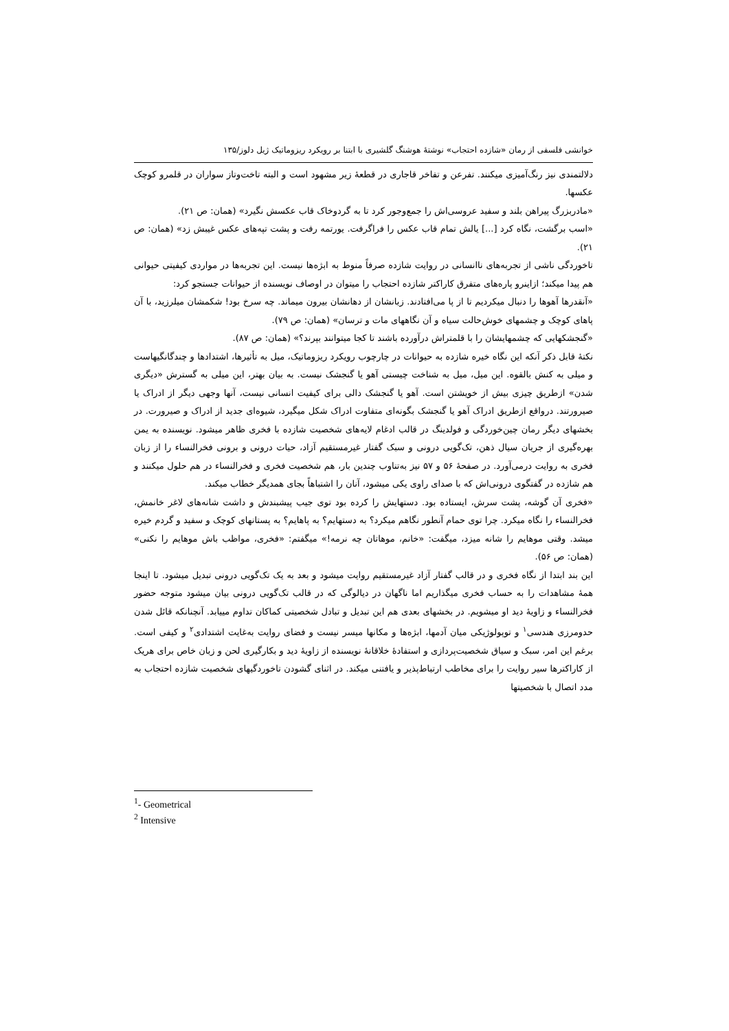خوانشی فلسفی از رمان «شازده احتجاب» نوشتهٔ هوشنگ گلشیری با ابتنا بر رویکرد ریزوماتیک ژیل دلوز/۱۳۵
دلالتمندی نیز رنگ‌آمیزی میکنند. تفرعن و تفاخر قاجاری در قطعهٔ زیر مشهود است و البته تاخت‌وتاز سواران در قلمرو کوچک عکسها.
«مادربزرگ پیراهن بلند و سفید عروسی‌اش را جمع‌وجور کرد تا به گردوخاک قاب عکسش نگیرد» (همان: ص ۲۱).
«اسب برگشت، نگاه کرد [...] یالش تمام قاب عکس را فراگرفت. یورتمه رفت و پشت تپه‌های عکس غیبش زد» (همان: ص ۲۱).
تاخوردگی ناشی از تجربه‌های ناانسانی در روایت شازده صرفاً منوط به ابژه‌ها نیست. این تجربه‌ها در مواردی کیفیتی حیوانی هم پیدا میکند؛ ازاینرو پاره‌های متفرق کاراکتر شازده احتجاب را میتوان در اوصاف نویسنده از حیوانات جستجو کرد:
«آنقدرها آهوها را دنبال میکردیم تا از پا می‌افتادند. زبانشان از دهانشان بیرون میماند. چه سرخ بود! شکمشان میلرزید، با آن پاهای کوچک و چشمهای خوش‌حالت سیاه و آن نگاههای مات و ترسان» (همان: ص ۷۹).
«گنجشکهایی که چشمهایشان را با قلمتراش درآورده باشند تا کجا میتوانند بپرند؟» (همان: ص ۸۷).
نکتهٔ قابل ذکر آنکه این نگاه خیره شازده به حیوانات در چارچوب رویکرد ریزوماتیک، میل به تأثیرها، اشتدادها و چندگانگیهاست و میلی به کنش بالقوه. این میل، میل به شناخت چیستی آهو یا گنجشک نیست. به بیان بهتر، این میلی به گسترش «دیگری شدن» ازطریق چیزی بیش از خویشتن است. آهو یا گنجشک دالی برای کیفیت انسانی نیست، آنها وجهی دیگر از ادراک یا صیرورتند. درواقع ازطریق ادراک آهو یا گنجشک بگونه‌ای متفاوت ادراک شکل میگیرد، شیوه‌ای جدید از ادراک و صیرورت. در بخشهای دیگر رمان چین‌خوردگی و فولدینگ در قالب ادغام لایه‌های شخصیت شازده با فخری ظاهر میشود. نویسنده به یمن بهره‌گیری از جریان سیال ذهن، تک‌گویی درونی و سبک گفتار غیرمستقیم آزاد، حیات درونی و برونی فخرالنساء را از زبان فخری به روایت درمی‌آورد. در صفحهٔ ۵۶ و ۵۷ نیز به‌تناوب چندین بار، هم شخصیت فخری و فخرالنساء در هم حلول میکنند و هم شازده در گفتگوی درونی‌اش که با صدای راوی یکی میشود، آنان را اشتباهاً بجای همدیگر خطاب میکند.
«فخری آن گوشه، پشت سرش، ایستاده بود. دستهایش را کرده بود توی جیب پیشبندش و داشت شانه‌های لاغر خانمش، فخرالنساء را نگاه میکرد. چرا توی حمام آنطور نگاهم میکرد؟ به دستهایم؟ به پاهایم؟ به پستانهای کوچک و سفید و گردم خیره میشد. وقتی موهایم را شانه میزد، میگفت: «خانم، موهاتان چه نرمه!» میگفتم: «فخری، مواظب باش موهایم را نکنی» (همان: ص ۵۶).
این بند ابتدا از نگاه فخری و در قالب گفتار آزاد غیرمستقیم روایت میشود و بعد به یک تک‌گویی درونی تبدیل میشود. تا اینجا همهٔ مشاهدات را به حساب فخری میگذاریم اما ناگهان در دیالوگی که در قالب تک‌گویی درونی بیان میشود متوجه حضور فخرالنساء و زاویهٔ دید او میشویم. در بخشهای بعدی هم این تبدیل و تبادل شخصیتی کماکان تداوم مییابد. آنچنانکه قائل شدن حدومرزی هندسی<sup>۱</sup> و توپولوژیکی میان آدمها، ابژه‌ها و مکانها میسر نیست و فضای روایت به‌غایت اشتدادی<sup>۲</sup> و کیفی است. برغم این امر، سبک و سیاق شخصیت‌پردازی و استفادهٔ خلاقانهٔ نویسنده از زاویهٔ دید و بکارگیری لحن و زبان خاص برای هریک از کاراکترها سیر روایت را برای مخاطب ارتباط‌پذیر و یافتنی میکند. در اثنای گشودن تاخوردگیهای شخصیت شازده احتجاب به مدد اتصال با شخصیتها
<sup>1</sup>- Geometrical
<sup>2</sup> Intensive